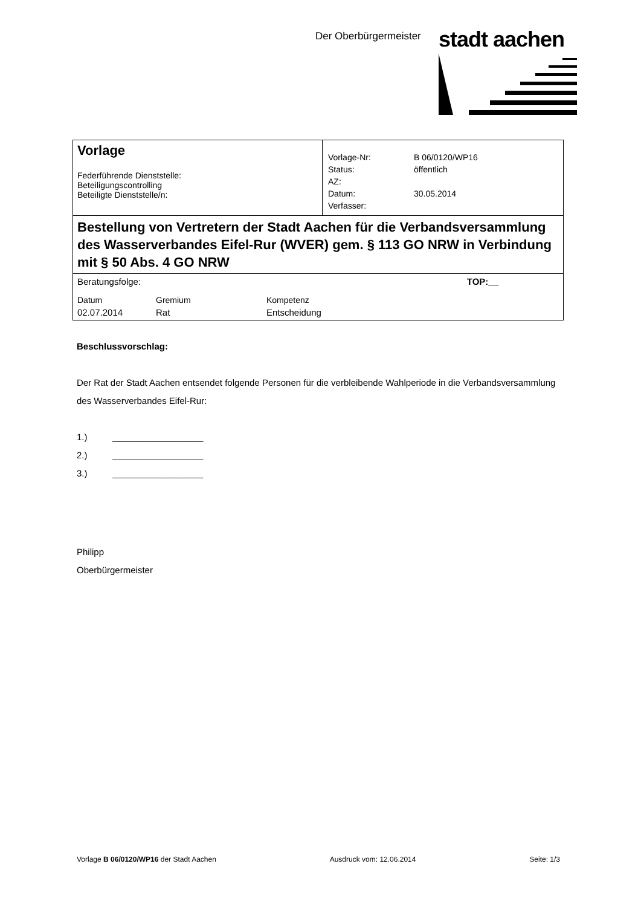Der Oberbürgermeister stadt aachen
| Vorlage Federführende Dienststelle: Beteiligungscontrolling Beteiligte Dienststelle/n: | / Vorlage-Nr: / B 06/0120/WP16 / / Status: / öffentlich / / AZ: / / / Datum: / 30.05.2014 / / Verfasser: / / |
| Bestellung von Vertretern der Stadt Aachen für die Verbandsversammlung des Wasserverbandes Eifel-Rur (WVER) gem. § 113 GO NRW in Verbindung mit § 50 Abs. 4 GO NRW | |
| / Beratungsfolge: / / TOP:__ / / Datum / Gremium / Kompetenz / / 02.07.2014 / Rat / Entscheidung / | |
Beschlussvorschlag:
Der Rat der Stadt Aachen entsendet folgende Personen für die verbleibende Wahlperiode in die Verbandsversammlung des Wasserverbandes Eifel-Rur:
1.) __________________
2.) __________________
3.) __________________
Philipp
Oberbürgermeister
Vorlage B 06/0120/WP16 der Stadt Aachen Ausdruck vom: 12.06.2014 Seite: 1/3